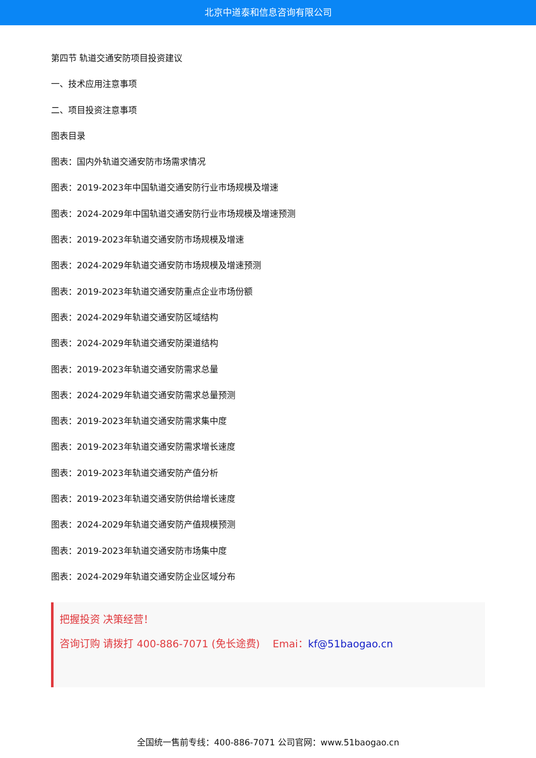北京中道泰和信息咨询有限公司
第四节 轨道交通安防项目投资建议
一、技术应用注意事项
二、项目投资注意事项
图表目录
图表：国内外轨道交通安防市场需求情况
图表：2019-2023年中国轨道交通安防行业市场规模及增速
图表：2024-2029年中国轨道交通安防行业市场规模及增速预测
图表：2019-2023年轨道交通安防市场规模及增速
图表：2024-2029年轨道交通安防市场规模及增速预测
图表：2019-2023年轨道交通安防重点企业市场份额
图表：2024-2029年轨道交通安防区域结构
图表：2024-2029年轨道交通安防渠道结构
图表：2019-2023年轨道交通安防需求总量
图表：2024-2029年轨道交通安防需求总量预测
图表：2019-2023年轨道交通安防需求集中度
图表：2019-2023年轨道交通安防需求增长速度
图表：2019-2023年轨道交通安防产值分析
图表：2019-2023年轨道交通安防供给增长速度
图表：2024-2029年轨道交通安防产值规模预测
图表：2019-2023年轨道交通安防市场集中度
图表：2024-2029年轨道交通安防企业区域分布
把握投资 决策经营！
咨询订购 请拨打 400-886-7071 (免长途费) Emai：kf@51baogao.cn
全国统一售前专线：400-886-7071 公司官网：www.51baogao.cn